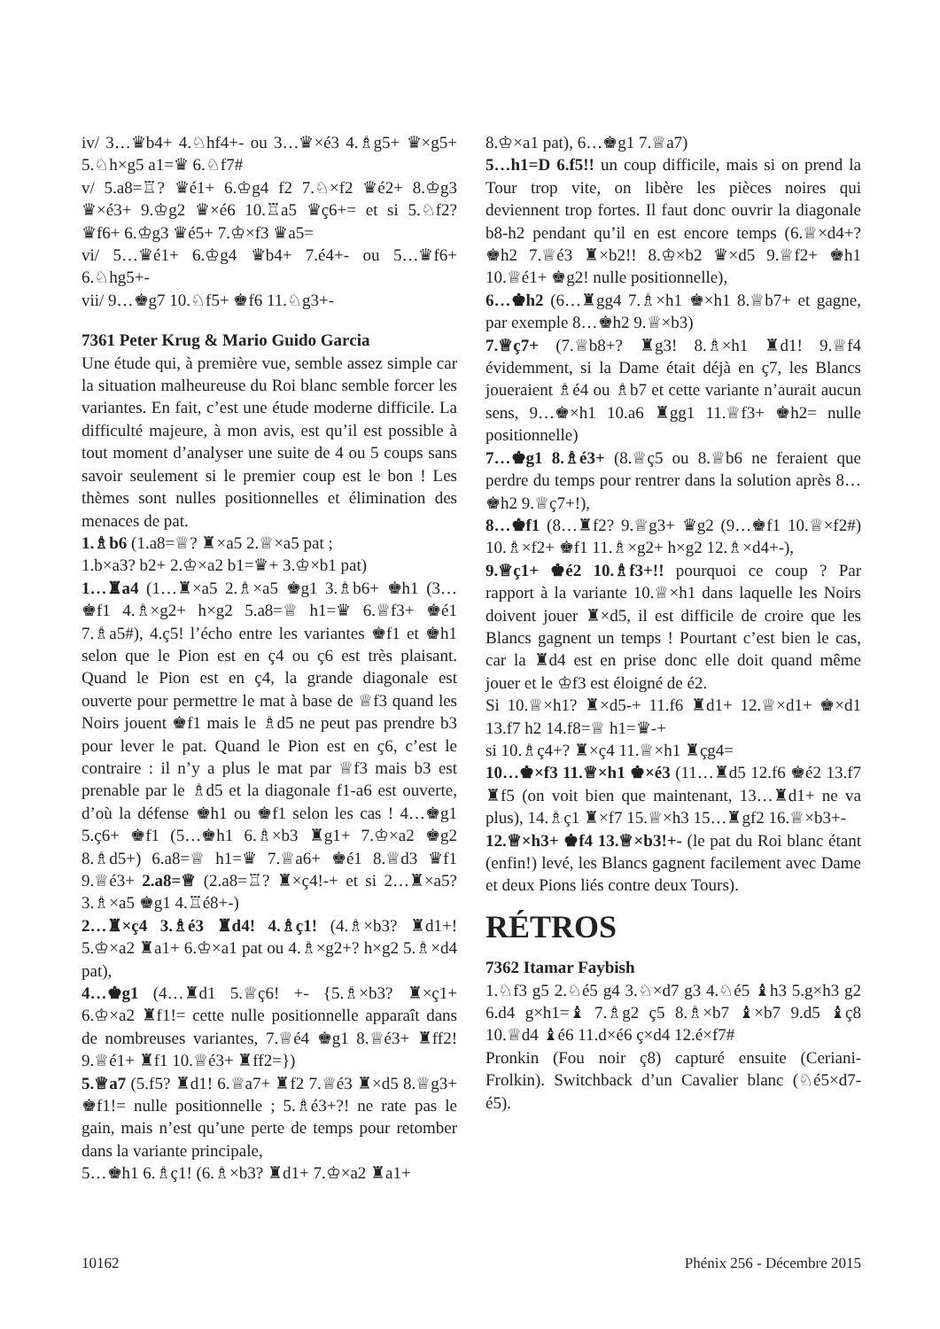iv/ 3…♛b4+ 4.♘hf4+- ou 3…♛×é3 4.♗g5+ ♛×g5+ 5.♘h×g5 a1=♛ 6.♘f7#
v/ 5.a8=♖? ♛é1+ 6.♔g4 f2 7.♘×f2 ♛é2+ 8.♔g3 ♛×é3+ 9.♔g2 ♛×é6 10.♖a5 ♛ç6+= et si 5.♘f2? ♛f6+ 6.♔g3 ♛é5+ 7.♔×f3 ♛a5=
vi/ 5…♛é1+ 6.♔g4 ♛b4+ 7.é4+- ou 5…♛f6+ 6.♘hg5+-
vii/ 9…♚g7 10.♘f5+ ♚f6 11.♘g3+-
7361 Peter Krug & Mario Guido Garcia
Une étude qui, à première vue, semble assez simple car la situation malheureuse du Roi blanc semble forcer les variantes. En fait, c’est une étude moderne difficile. La difficulté majeure, à mon avis, est qu’il est possible à tout moment d’analyser une suite de 4 ou 5 coups sans savoir seulement si le premier coup est le bon ! Les thèmes sont nulles positionnelles et élimination des menaces de pat.
1.♗b6 (1.a8=♕? ♜×a5 2.♕×a5 pat ;
1.b×a3? b2+ 2.♔×a2 b1=♛+ 3.♔×b1 pat)
1…♜a4 (1…♜×a5 2.♗×a5 ♚g1 3.♗b6+ ♚h1 (3…♚f1 4.♗×g2+ h×g2 5.a8=♕ h1=♛ 6.♕f3+ ♚é1 7.♗a5#), 4.ç5! l’écho entre les variantes ♚f1 et ♚h1 selon que le Pion est en ç4 ou ç6 est très plaisant. Quand le Pion est en ç4, la grande diagonale est ouverte pour permettre le mat à base de ♕f3 quand les Noirs jouent ♚f1 mais le ♗d5 ne peut pas prendre b3 pour lever le pat. Quand le Pion est en ç6, c’est le contraire : il n’y a plus le mat par ♕f3 mais b3 est prenable par le ♗d5 et la diagonale f1-a6 est ouverte, d’où la défense ♚h1 ou ♚f1 selon les cas ! 4…♚g1 5.ç6+ ♚f1 (5…♚h1 6.♗×b3 ♜g1+ 7.♔×a2 ♚g2 8.♗d5+) 6.a8=♕ h1=♛ 7.♕a6+ ♚é1 8.♕d3 ♛f1 9.♕é3+ 2.a8=♕ (2.a8=♖? ♜×ç4!-+ et si 2…♜×a5? 3.♗×a5 ♚g1 4.♖é8+-)
2…♜×ç4 3.♗é3 ♜d4! 4.♗ç1! (4.♗×b3? ♜d1+! 5.♔×a2 ♜a1+ 6.♔×a1 pat ou 4.♗×g2+? h×g2 5.♗×d4 pat),
4…♚g1 (4…♜d1 5.♕ç6! +- {5.♗×b3? ♜×ç1+ 6.♔×a2 ♜f1!= cette nulle positionnelle apparaît dans de nombreuses variantes, 7.♕é4 ♚g1 8.♕é3+ ♜ff2! 9.♕é1+ ♜f1 10.♕é3+ ♜ff2=})
5.♕a7 (5.f5? ♜d1! 6.♕a7+ ♜f2 7.♕é3 ♜×d5 8.♕g3+ ♚f1!= nulle positionnelle ; 5.♗é3+?! ne rate pas le gain, mais n’est qu’une perte de temps pour retomber dans la variante principale,
5…♚h1 6.♗ç1! (6.♗×b3? ♜d1+ 7.♔×a2 ♜a1+
8.♔×a1 pat), 6…♚g1 7.♕a7)
5…h1=D 6.f5!! un coup difficile, mais si on prend la Tour trop vite, on libère les pièces noires qui deviennent trop fortes. Il faut donc ouvrir la diagonale b8-h2 pendant qu’il en est encore temps (6.♕×d4+? ♚h2 7.♕é3 ♜×b2!! 8.♔×b2 ♛×d5 9.♕f2+ ♚h1 10.♕é1+ ♚g2! nulle positionnelle),
6…♚h2 (6…♜gg4 7.♗×h1 ♚×h1 8.♕b7+ et gagne, par exemple 8…♚h2 9.♕×b3)
7.♕ç7+ (7.♕b8+? ♜g3! 8.♗×h1 ♜d1! 9.♕f4 évidemment, si la Dame était déjà en ç7, les Blancs joueraient ♗é4 ou ♗b7 et cette variante n’aurait aucun sens, 9…♚×h1 10.a6 ♜gg1 11.♕f3+ ♚h2= nulle positionnelle)
7…♚g1 8.♗é3+ (8.♕ç5 ou 8.♕b6 ne feraient que perdre du temps pour rentrer dans la solution après 8…♚h2 9.♕ç7+!),
8…♚f1 (8…♜f2? 9.♕g3+ ♛g2 (9…♚f1 10.♕×f2#) 10.♗×f2+ ♚f1 11.♗×g2+ h×g2 12.♗×d4+-),
9.♕ç1+ ♚é2 10.♗f3+!! pourquoi ce coup ? Par rapport à la variante 10.♕×h1 dans laquelle les Noirs doivent jouer ♜×d5, il est difficile de croire que les Blancs gagnent un temps ! Pourtant c’est bien le cas, car la ♜d4 est en prise donc elle doit quand même jouer et le ♔f3 est éloigné de é2.
Si 10.♕×h1? ♜×d5-+ 11.f6 ♜d1+ 12.♕×d1+ ♚×d1 13.f7 h2 14.f8=♕ h1=♛-+
si 10.♗ç4+? ♜×ç4 11.♕×h1 ♜çg4=
10…♚×f3 11.♕×h1 ♚×é3 (11…♜d5 12.f6 ♚é2 13.f7 ♜f5 (on voit bien que maintenant, 13…♜d1+ ne va plus), 14.♗ç1 ♜×f7 15.♕×h3 15…♜gf2 16.♕×b3+-
12.♕×h3+ ♚f4 13.♕×b3!+- (le pat du Roi blanc étant (enfin!) levé, les Blancs gagnent facilement avec Dame et deux Pions liés contre deux Tours).
RÉTROS
7362 Itamar Faybish
1.♘f3 g5 2.♘é5 g4 3.♘×d7 g3 4.♘é5 ♝h3 5.g×h3 g2 6.d4 g×h1=♝ 7.♗g2 ç5 8.♗×b7 ♝×b7 9.d5 ♝ç8 10.♕d4 ♝é6 11.d×é6 ç×d4 12.é×f7#
Pronkin (Fou noir ç8) capturé ensuite (Ceriani-Frolkin). Switchback d’un Cavalier blanc (♘é5×d7-é5).
10162 Phénix 256 - Décembre 2015